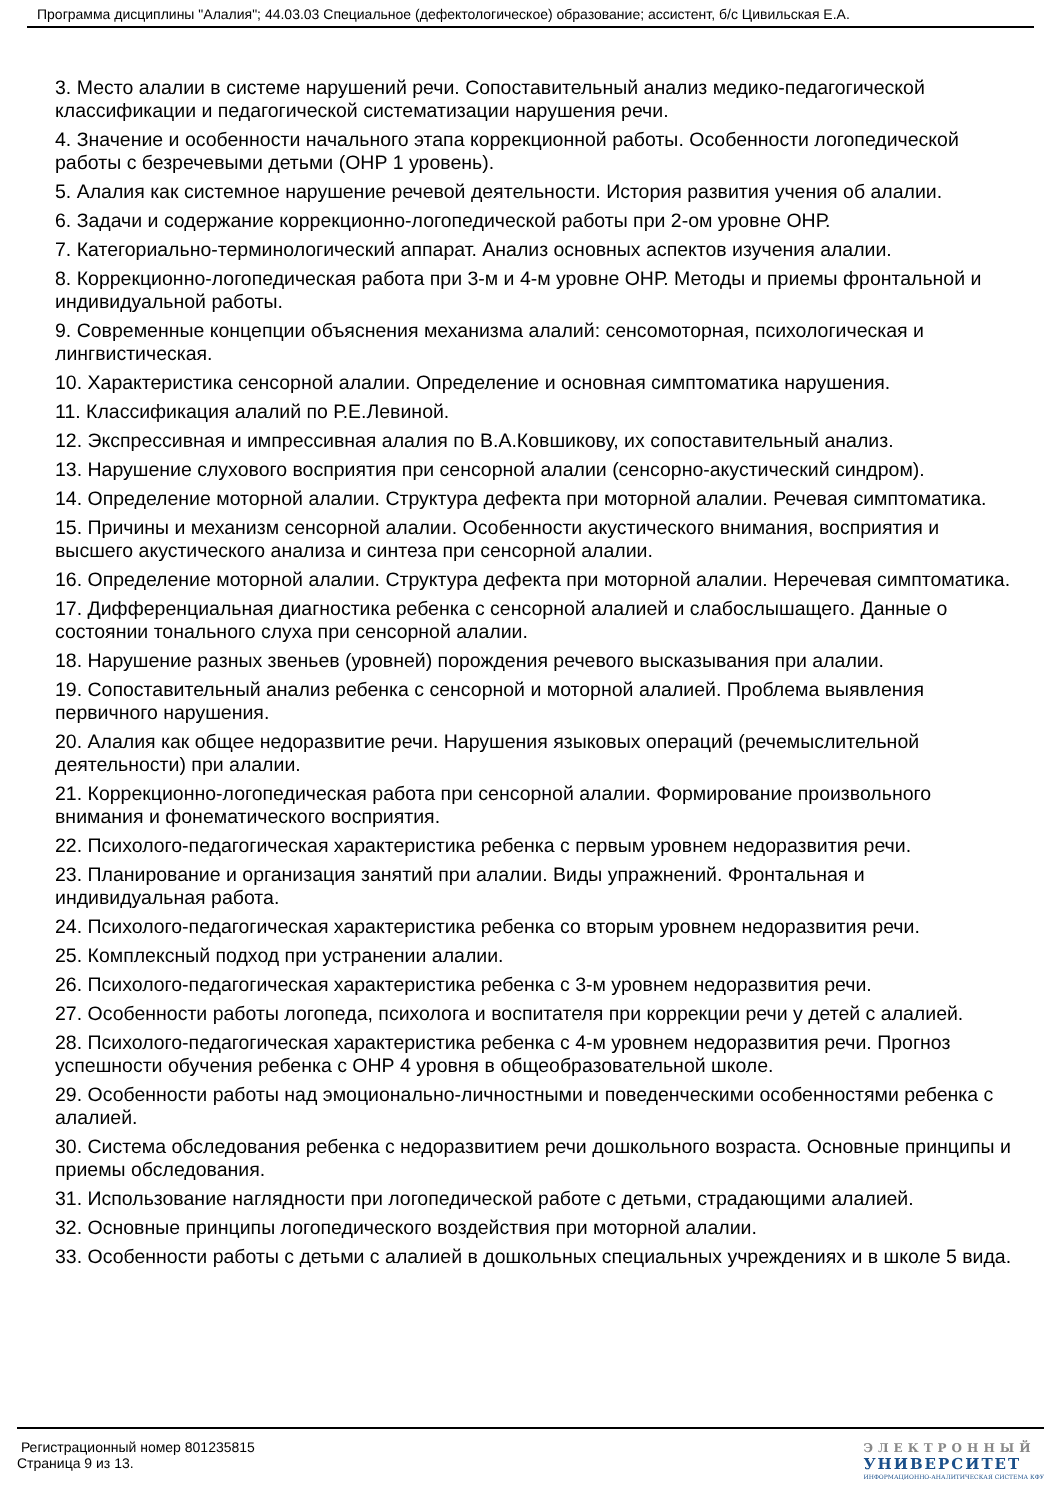Программа дисциплины "Алалия"; 44.03.03 Специальное (дефектологическое) образование; ассистент, б/с Цивильская Е.А.
3. Место алалии в системе нарушений речи. Сопоставительный анализ медико-педагогической классификации и педагогической систематизации нарушения речи.
4. Значение и особенности начального этапа коррекционной работы. Особенности логопедической работы с безречевыми детьми (ОНР 1 уровень).
5. Алалия как системное нарушение речевой деятельности. История развития учения об алалии.
6. Задачи и содержание коррекционно-логопедической работы при 2-ом уровне ОНР.
7. Категориально-терминологический аппарат. Анализ основных аспектов изучения алалии.
8. Коррекционно-логопедическая работа при 3-м и 4-м уровне ОНР. Методы и приемы фронтальной и индивидуальной работы.
9. Современные концепции объяснения механизма алалий: сенсомоторная, психологическая и лингвистическая.
10. Характеристика сенсорной алалии. Определение и основная симптоматика нарушения.
11. Классификация алалий по Р.Е.Левиной.
12. Экспрессивная и импрессивная алалия по В.А.Ковшикову, их сопоставительный анализ.
13. Нарушение слухового восприятия при сенсорной алалии (сенсорно-акустический синдром).
14. Определение моторной алалии. Структура дефекта при моторной алалии. Речевая симптоматика.
15. Причины и механизм сенсорной алалии. Особенности акустического внимания, восприятия и высшего акустического анализа и синтеза при сенсорной алалии.
16. Определение моторной алалии. Структура дефекта при моторной алалии. Неречевая симптоматика.
17. Дифференциальная диагностика ребенка с сенсорной алалией и слабослышащего. Данные о состоянии тонального слуха при сенсорной алалии.
18. Нарушение разных звеньев (уровней) порождения речевого высказывания при алалии.
19. Сопоставительный анализ ребенка с сенсорной и моторной алалией. Проблема выявления первичного нарушения.
20. Алалия как общее недоразвитие речи. Нарушения языковых операций (речемыслительной деятельности) при алалии.
21. Коррекционно-логопедическая работа при сенсорной алалии. Формирование произвольного внимания и фонематического восприятия.
22. Психолого-педагогическая характеристика ребенка с первым уровнем недоразвития речи.
23. Планирование и организация занятий при алалии. Виды упражнений. Фронтальная и индивидуальная работа.
24. Психолого-педагогическая характеристика ребенка со вторым уровнем недоразвития речи.
25. Комплексный подход при устранении алалии.
26. Психолого-педагогическая характеристика ребенка с 3-м уровнем недоразвития речи.
27. Особенности работы логопеда, психолога и воспитателя при коррекции речи у детей с алалией.
28. Психолого-педагогическая характеристика ребенка с 4-м уровнем недоразвития речи. Прогноз успешности обучения ребенка с ОНР 4 уровня в общеобразовательной школе.
29. Особенности работы над эмоционально-личностными и поведенческими особенностями ребенка с алалией.
30. Система обследования ребенка с недоразвитием речи дошкольного возраста. Основные принципы и приемы обследования.
31. Использование наглядности при логопедической работе с детьми, страдающими алалией.
32. Основные принципы логопедического воздействия при моторной алалии.
33. Особенности работы с детьми с алалией в дошкольных специальных учреждениях и в школе 5 вида.
Регистрационный номер 801235815
Страница 9 из 13.
ЭЛЕКТРОННЫЙ
УНИВЕРСИТЕТ
ИНФОРМАЦИОННО-АНАЛИТИЧЕСКАЯ СИСТЕМА КФУ